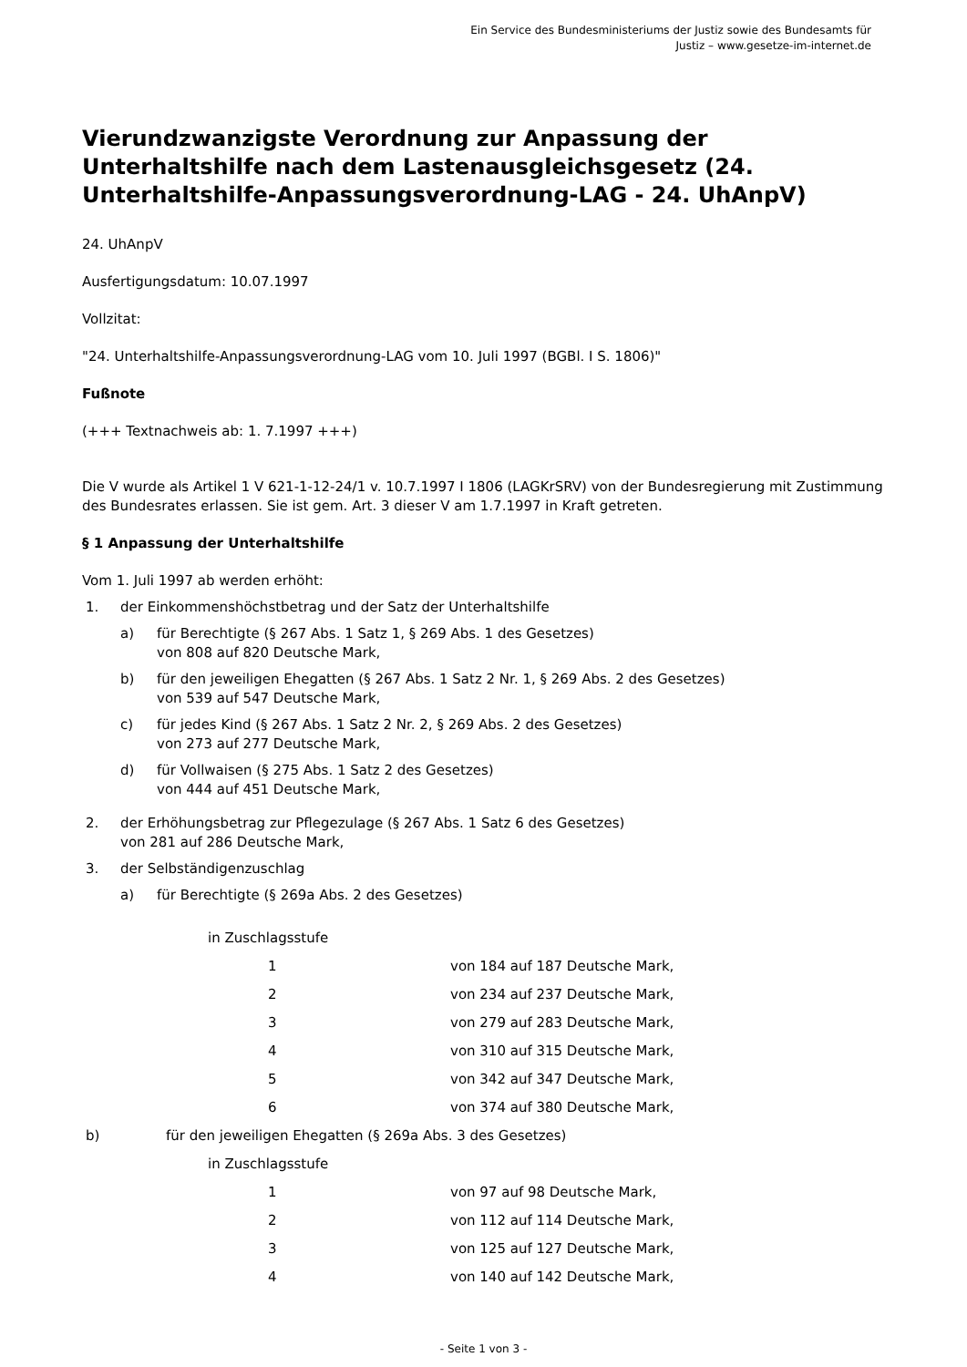Ein Service des Bundesministeriums der Justiz sowie des Bundesamts für
Justiz – www.gesetze-im-internet.de
Vierundzwanzigste Verordnung zur Anpassung der Unterhaltshilfe nach dem Lastenausgleichsgesetz (24. Unterhaltshilfe-Anpassungsverordnung-LAG - 24. UhAnpV)
24. UhAnpV
Ausfertigungsdatum: 10.07.1997
Vollzitat:
"24. Unterhaltshilfe-Anpassungsverordnung-LAG vom 10. Juli 1997 (BGBl. I S. 1806)"
Fußnote
(+++ Textnachweis ab: 1. 7.1997 +++)
Die V wurde als Artikel 1 V 621-1-12-24/1 v. 10.7.1997 I 1806 (LAGKrSRV) von der Bundesregierung mit Zustimmung des Bundesrates erlassen. Sie ist gem. Art. 3 dieser V am 1.7.1997 in Kraft getreten.
§ 1 Anpassung der Unterhaltshilfe
Vom 1. Juli 1997 ab werden erhöht:
1. der Einkommenshöchstbetrag und der Satz der Unterhaltshilfe
a) für Berechtigte (§ 267 Abs. 1 Satz 1, § 269 Abs. 1 des Gesetzes)
von 808 auf 820 Deutsche Mark,
b) für den jeweiligen Ehegatten (§ 267 Abs. 1 Satz 2 Nr. 1, § 269 Abs. 2 des Gesetzes)
von 539 auf 547 Deutsche Mark,
c) für jedes Kind (§ 267 Abs. 1 Satz 2 Nr. 2, § 269 Abs. 2 des Gesetzes)
von 273 auf 277 Deutsche Mark,
d) für Vollwaisen (§ 275 Abs. 1 Satz 2 des Gesetzes)
von 444 auf 451 Deutsche Mark,
2. der Erhöhungsbetrag zur Pflegezulage (§ 267 Abs. 1 Satz 6 des Gesetzes)
von 281 auf 286 Deutsche Mark,
3. der Selbständigenzuschlag
a) für Berechtigte (§ 269a Abs. 2 des Gesetzes)
| | in Zuschlagsstufe | |
| | 1 | von 184 auf 187 Deutsche Mark, |
| | 2 | von 234 auf 237 Deutsche Mark, |
| | 3 | von 279 auf 283 Deutsche Mark, |
| | 4 | von 310 auf 315 Deutsche Mark, |
| | 5 | von 342 auf 347 Deutsche Mark, |
| | 6 | von 374 auf 380 Deutsche Mark, |
b) für den jeweiligen Ehegatten (§ 269a Abs. 3 des Gesetzes)
| | in Zuschlagsstufe | |
| | 1 | von 97 auf 98 Deutsche Mark, |
| | 2 | von 112 auf 114 Deutsche Mark, |
| | 3 | von 125 auf 127 Deutsche Mark, |
| | 4 | von 140 auf 142 Deutsche Mark, |
- Seite 1 von 3 -